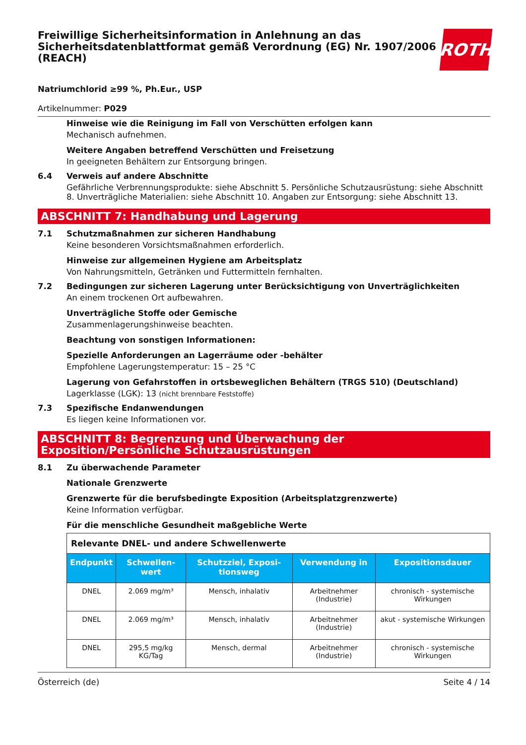Freiwillige Sicherheitsinformation in Anlehnung an das Sicherheitsdatenblattformat gemäß Verordnung (EG) Nr. 1907/2006 (REACH)
ROTH
Natriumchlorid ≥99 %, Ph.Eur., USP
Artikelnummer: P029
Hinweise wie die Reinigung im Fall von Verschütten erfolgen kann
Mechanisch aufnehmen.
Weitere Angaben betreffend Verschütten und Freisetzung
In geeigneten Behältern zur Entsorgung bringen.
6.4 Verweis auf andere Abschnitte
Gefährliche Verbrennungsprodukte: siehe Abschnitt 5. Persönliche Schutzausrüstung: siehe Abschnitt 8. Unverträgliche Materialien: siehe Abschnitt 10. Angaben zur Entsorgung: siehe Abschnitt 13.
ABSCHNITT 7: Handhabung und Lagerung
7.1 Schutzmaßnahmen zur sicheren Handhabung
Keine besonderen Vorsichtsmaßnahmen erforderlich.
Hinweise zur allgemeinen Hygiene am Arbeitsplatz
Von Nahrungsmitteln, Getränken und Futtermitteln fernhalten.
7.2 Bedingungen zur sicheren Lagerung unter Berücksichtigung von Unverträglichkeiten
An einem trockenen Ort aufbewahren.
Unverträgliche Stoffe oder Gemische
Zusammenlagerungshinweise beachten.
Beachtung von sonstigen Informationen:
Spezielle Anforderungen an Lagerräume oder -behälter
Empfohlene Lagerungstemperatur: 15 – 25 °C
Lagerung von Gefahrstoffen in ortsbeweglichen Behältern (TRGS 510) (Deutschland)
Lagerklasse (LGK): 13 (nicht brennbare Feststoffe)
7.3 Spezifische Endanwendungen
Es liegen keine Informationen vor.
ABSCHNITT 8: Begrenzung und Überwachung der Exposition/Persönliche Schutzausrüstungen
8.1 Zu überwachende Parameter
Nationale Grenzwerte
Grenzwerte für die berufsbedingte Exposition (Arbeitsplatzgrenzwerte)
Keine Information verfügbar.
Für die menschliche Gesundheit maßgebliche Werte
| Relevante DNEL- und andere Schwellenwerte | | | | |
| Endpunkt | Schwellen-wert | Schutzziel, Exposi-tionsweg | Verwendung in | Expositionsdauer |
| DNEL | 2.069 mg/m³ | Mensch, inhalativ | Arbeitnehmer (Industrie) | chronisch - systemische Wirkungen |
| DNEL | 2.069 mg/m³ | Mensch, inhalativ | Arbeitnehmer (Industrie) | akut - systemische Wirkungen |
| DNEL | 295,5 mg/kg KG/Tag | Mensch, dermal | Arbeitnehmer (Industrie) | chronisch - systemische Wirkungen |
Österreich (de) Seite 4 / 14